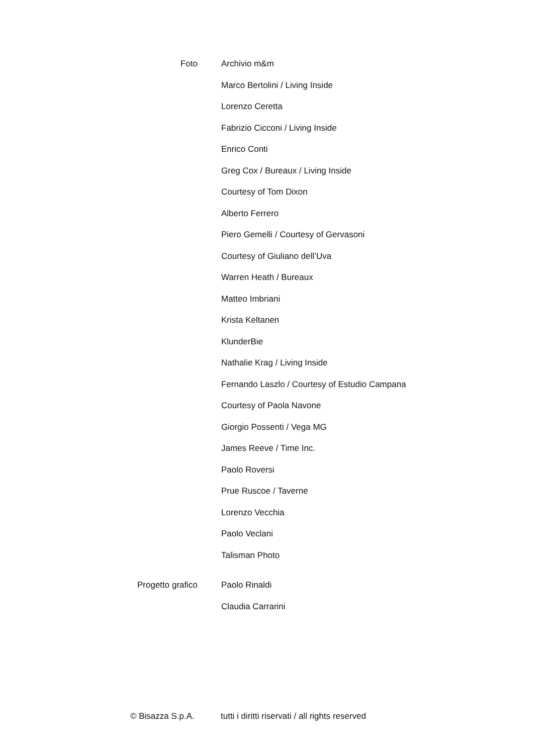Foto Archivio m&m
Marco Bertolini / Living Inside
Lorenzo Ceretta
Fabrizio Cicconi / Living Inside
Enrico Conti
Greg Cox / Bureaux / Living Inside
Courtesy of Tom Dixon
Alberto Ferrero
Piero Gemelli / Courtesy of Gervasoni
Courtesy of Giuliano dell’Uva
Warren Heath / Bureaux
Matteo Imbriani
Krista Keltanen
KlunderBie
Nathalie Krag / Living Inside
Fernando Laszlo / Courtesy of Estudio Campana
Courtesy of Paola Navone
Giorgio Possenti / Vega MG
James Reeve / Time Inc.
Paolo Roversi
Prue Ruscoe / Taverne
Lorenzo Vecchia
Paolo Veclani
Talisman Photo
Progetto grafico Paolo Rinaldi
Claudia Carrarini
© Bisazza S.p.A. tutti i diritti riservati / all rights reserved